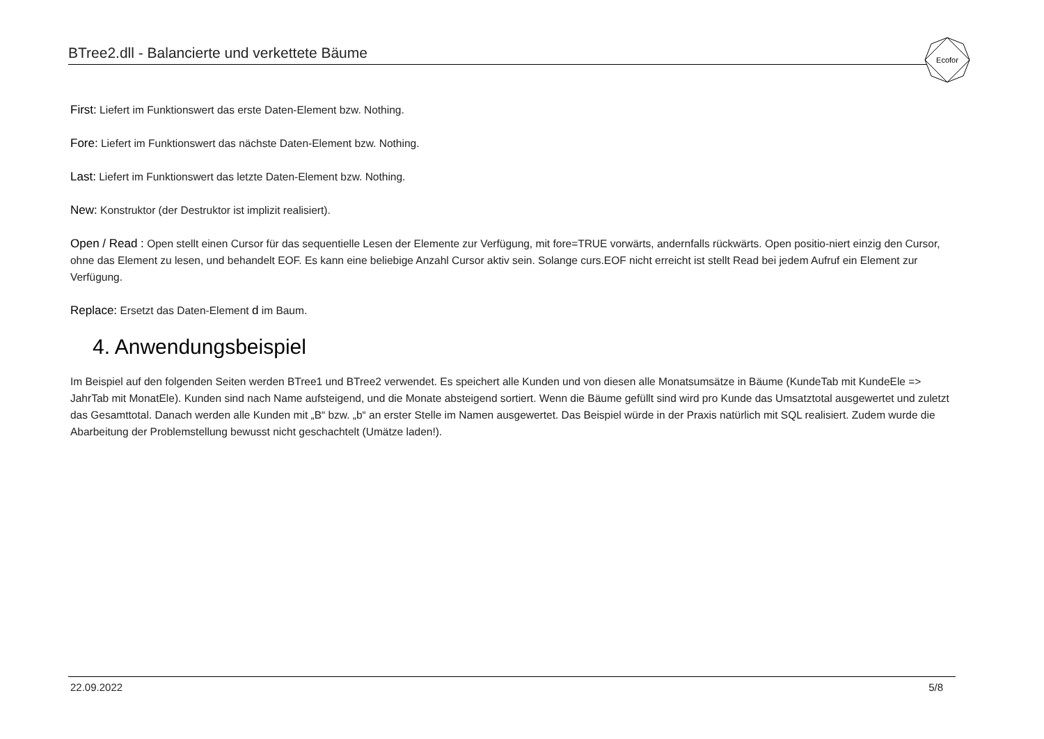BTree2.dll - Balancierte und verkettete Bäume
Ecofor
First: Liefert im Funktionswert das erste Daten-Element bzw. Nothing.
Fore: Liefert im Funktionswert das nächste Daten-Element bzw. Nothing.
Last: Liefert im Funktionswert das letzte Daten-Element bzw. Nothing.
New: Konstruktor (der Destruktor ist implizit realisiert).
Open / Read : Open stellt einen Cursor für das sequentielle Lesen der Elemente zur Verfügung, mit fore=TRUE vorwärts, andernfalls rückwärts. Open positio-niert einzig den Cursor, ohne das Element zu lesen, und behandelt EOF. Es kann eine beliebige Anzahl Cursor aktiv sein. Solange curs.EOF nicht erreicht ist stellt Read bei jedem Aufruf ein Element zur Verfügung.
Replace: Ersetzt das Daten-Element d im Baum.
4. Anwendungsbeispiel
Im Beispiel auf den folgenden Seiten werden BTree1 und BTree2 verwendet. Es speichert alle Kunden und von diesen alle Monatsumsätze in Bäume (KundeTab mit KundeEle => JahrTab mit MonatEle). Kunden sind nach Name aufsteigend, und die Monate absteigend sortiert. Wenn die Bäume gefüllt sind wird pro Kunde das Umsatztotal ausgewertet und zuletzt das Gesamttotal. Danach werden alle Kunden mit „B“ bzw. „b“ an erster Stelle im Namen ausgewertet. Das Beispiel würde in der Praxis natürlich mit SQL realisiert. Zudem wurde die Abarbeitung der Problemstellung bewusst nicht geschachtelt (Umätze laden!).
22.09.2022 5/8